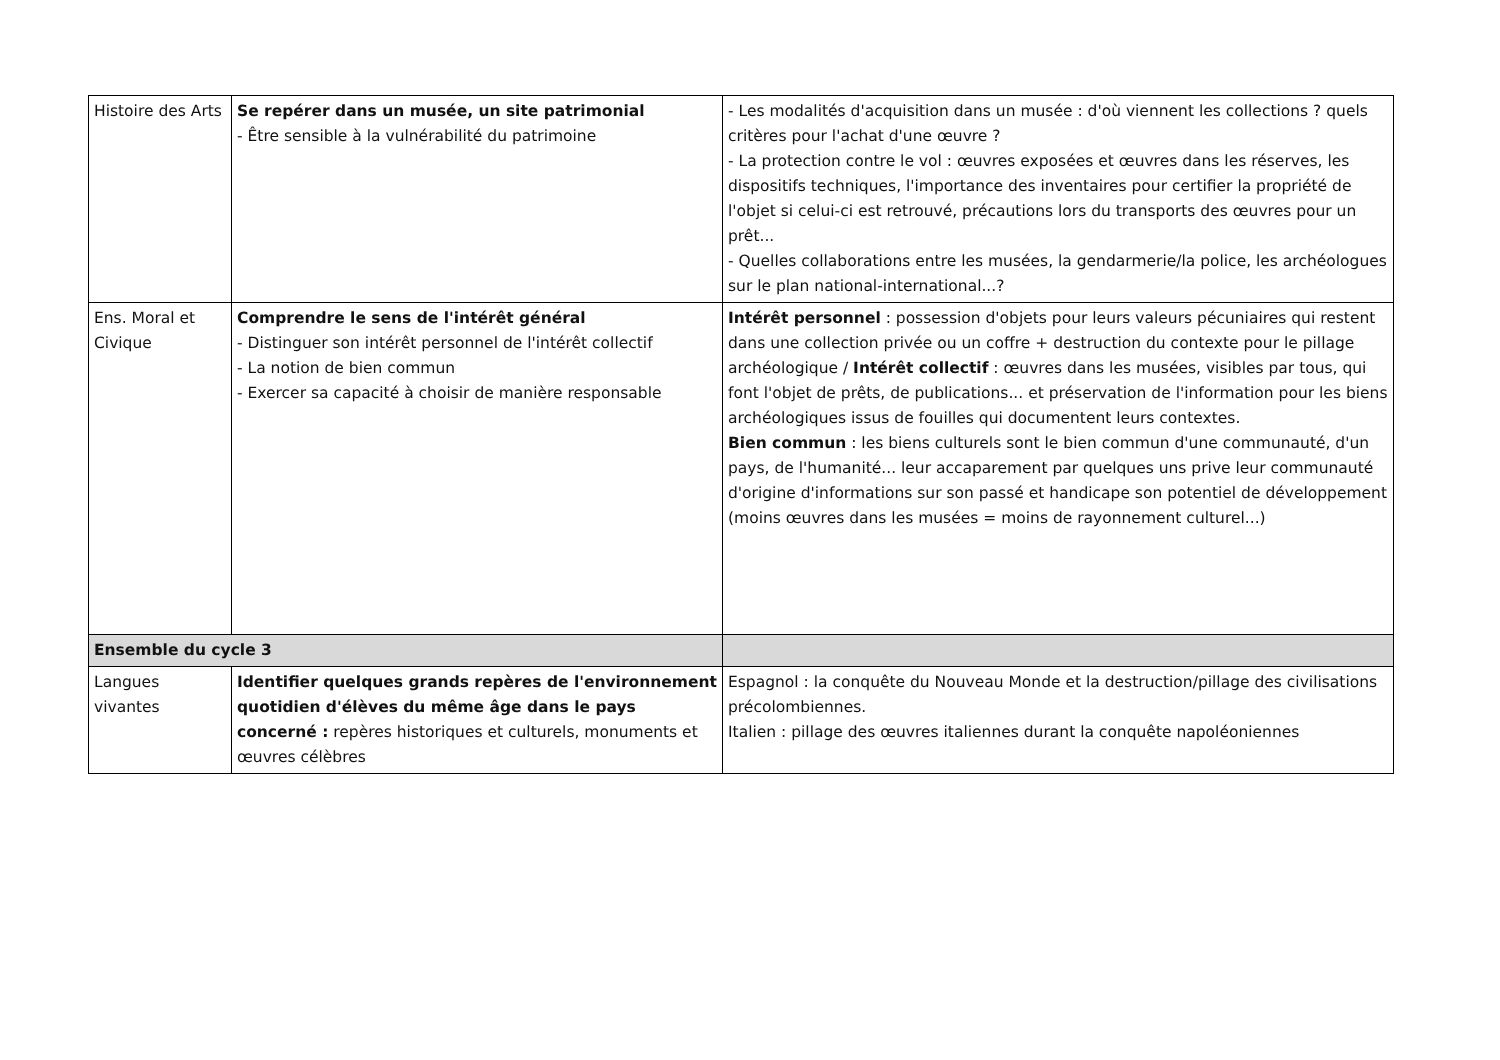| Histoire des Arts | Se repérer dans un musée, un site patrimonial - Être sensible à la vulnérabilité du patrimoine | - Les modalités d'acquisition dans un musée : d'où viennent les collections ? quels critères pour l'achat d'une œuvre ? - La protection contre le vol : œuvres exposées et œuvres dans les réserves, les dispositifs techniques, l'importance des inventaires pour certifier la propriété de l'objet si celui-ci est retrouvé, précautions lors du transports des œuvres pour un prêt... - Quelles collaborations entre les musées, la gendarmerie/la police, les archéologues sur le plan national-international...? |
| Ens. Moral et Civique | Comprendre le sens de l'intérêt général - Distinguer son intérêt personnel de l'intérêt collectif - La notion de bien commun - Exercer sa capacité à choisir de manière responsable | Intérêt personnel : possession d'objets pour leurs valeurs pécuniaires qui restent dans une collection privée ou un coffre + destruction du contexte pour le pillage archéologique / Intérêt collectif : œuvres dans les musées, visibles par tous, qui font l'objet de prêts, de publications... et préservation de l'information pour les biens archéologiques issus de fouilles qui documentent leurs contextes. Bien commun : les biens culturels sont le bien commun d'une communauté, d'un pays, de l'humanité... leur accaparement par quelques uns prive leur communauté d'origine d'informations sur son passé et handicape son potentiel de développement (moins œuvres dans les musées = moins de rayonnement culturel...) |
| Ensemble du cycle 3 | | |
| Langues vivantes | Identifier quelques grands repères de l'environnement quotidien d'élèves du même âge dans le pays concerné : repères historiques et culturels, monuments et œuvres célèbres | Espagnol : la conquête du Nouveau Monde et la destruction/pillage des civilisations précolombiennes. Italien : pillage des œuvres italiennes durant la conquête napoléoniennes |